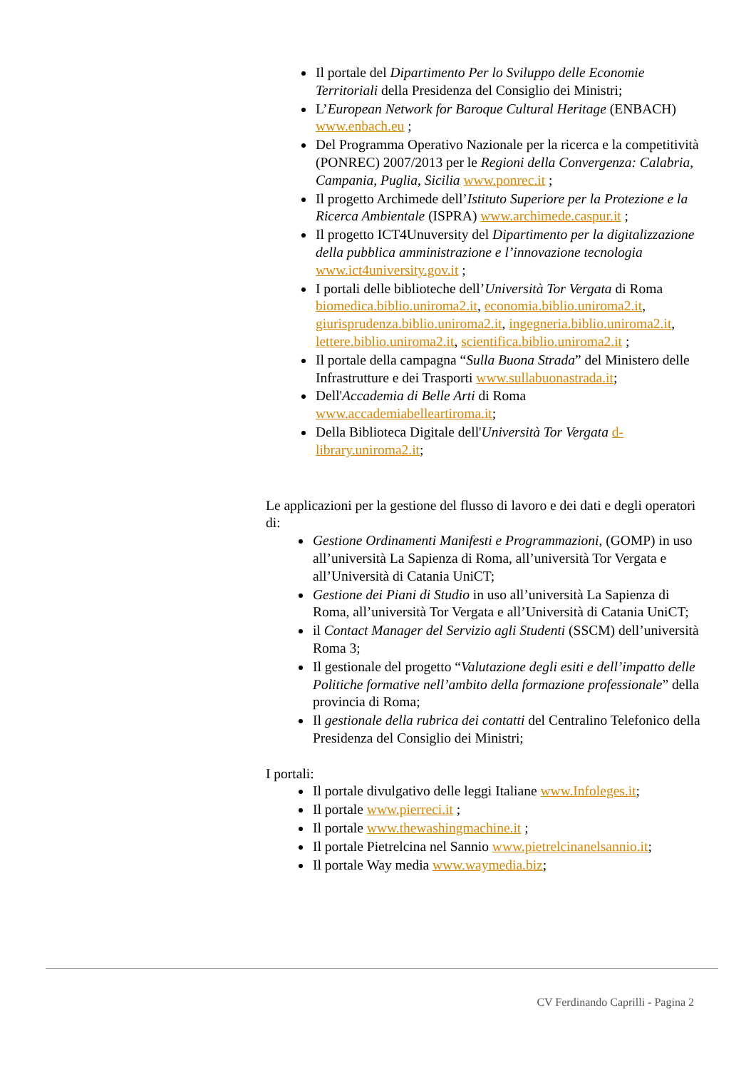Il portale del Dipartimento Per lo Sviluppo delle Economie Territoriali della Presidenza del Consiglio dei Ministri;
L’European Network for Baroque Cultural Heritage (ENBACH) www.enbach.eu ;
Del Programma Operativo Nazionale per la ricerca e la competitività (PONREC) 2007/2013 per le Regioni della Convergenza: Calabria, Campania, Puglia, Sicilia www.ponrec.it ;
Il progetto Archimede dell’Istituto Superiore per la Protezione e la Ricerca Ambientale (ISPRA) www.archimede.caspur.it ;
Il progetto ICT4Unuversity del Dipartimento per la digitalizzazione della pubblica amministrazione e l’innovazione tecnologia www.ict4university.gov.it ;
I portali delle biblioteche dell’Università Tor Vergata di Roma biomedica.biblio.uniroma2.it, economia.biblio.uniroma2.it, giurisprudenza.biblio.uniroma2.it, ingegneria.biblio.uniroma2.it, lettere.biblio.uniroma2.it, scientifica.biblio.uniroma2.it ;
Il portale della campagna “Sulla Buona Strada” del Ministero delle Infrastrutture e dei Trasporti www.sullabuonastrada.it;
Dell'Accademia di Belle Arti di Roma www.accademiabelleartiroma.it;
Della Biblioteca Digitale dell'Università Tor Vergata d-library.uniroma2.it;
Le applicazioni per la gestione del flusso di lavoro e dei dati e degli operatori di:
Gestione Ordinamenti Manifesti e Programmazioni, (GOMP) in uso all’università La Sapienza di Roma, all’università Tor Vergata e all’Università di Catania UniCT;
Gestione dei Piani di Studio in uso all’università La Sapienza di Roma, all’università Tor Vergata e all’Università di Catania UniCT;
il Contact Manager del Servizio agli Studenti (SSCM) dell’università Roma 3;
Il gestionale del progetto “Valutazione degli esiti e dell’impatto delle Politiche formative nell’ambito della formazione professionale” della provincia di Roma;
Il gestionale della rubrica dei contatti del Centralino Telefonico della Presidenza del Consiglio dei Ministri;
I portali:
Il portale divulgativo delle leggi Italiane www.Infoleges.it;
Il portale www.pierreci.it ;
Il portale www.thewashingmachine.it ;
Il portale Pietrelcina nel Sannio www.pietrelcinanelsannio.it;
Il portale Way media www.waymedia.biz;
CV Ferdinando Caprilli - Pagina 2